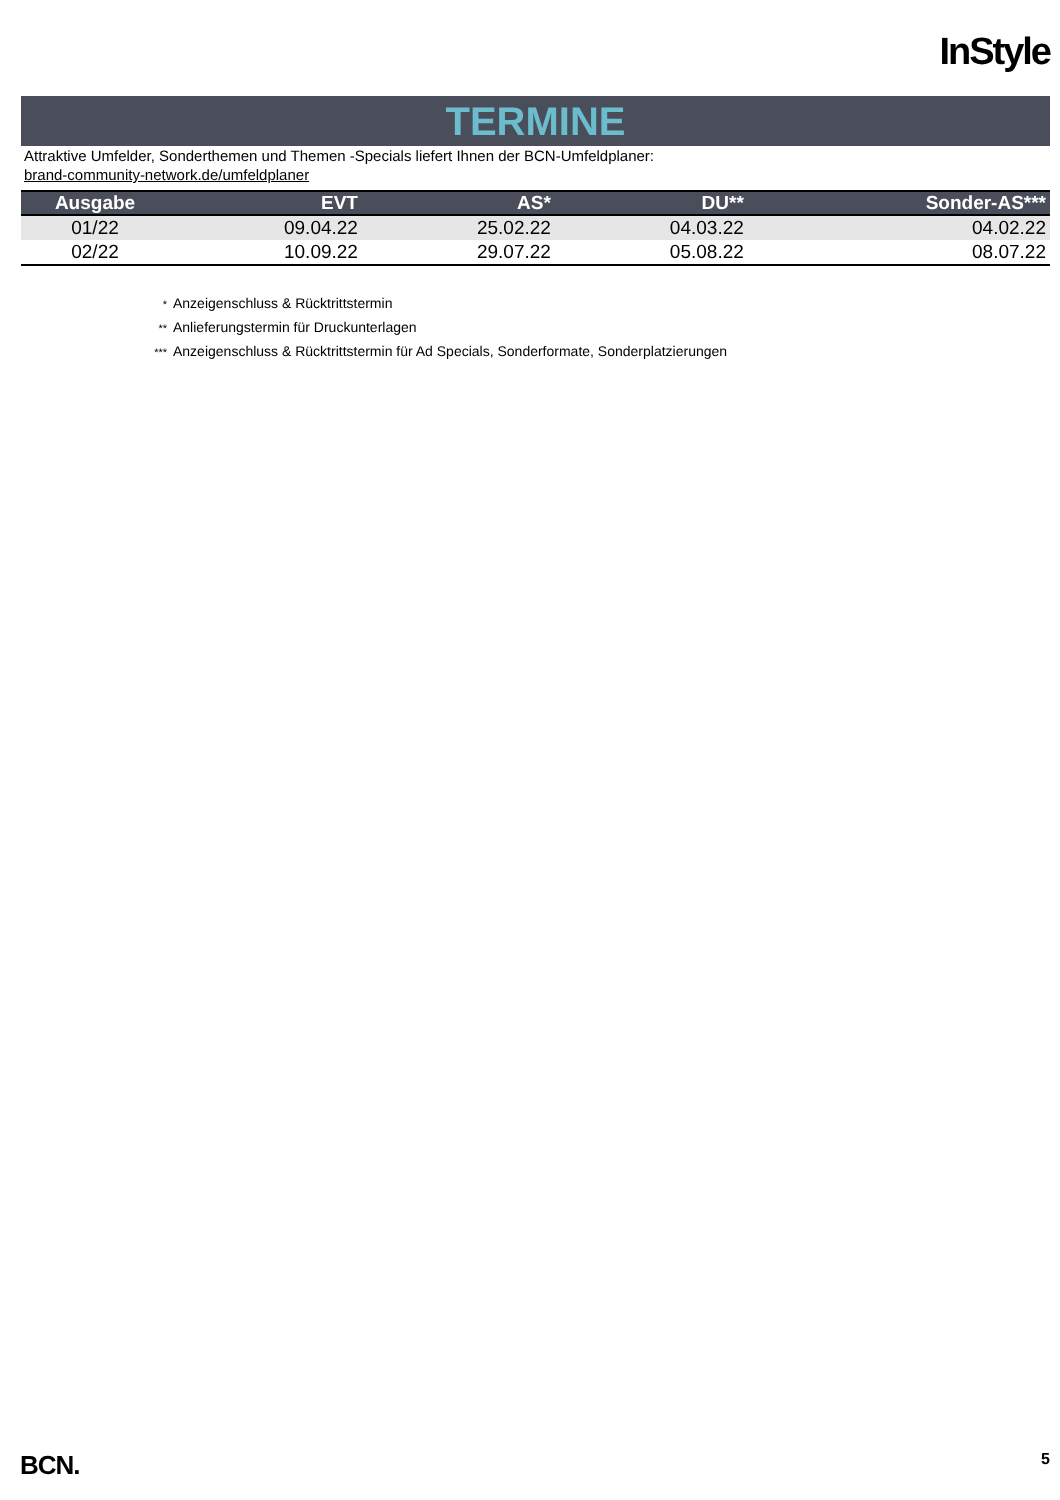InStyle
TERMINE
Attraktive Umfelder, Sonderthemen und Themen -Specials liefert Ihnen der BCN-Umfeldplaner:
brand-community-network.de/umfeldplaner
| Ausgabe | EVT | AS* | DU** | Sonder-AS*** |
| --- | --- | --- | --- | --- |
| 01/22 | 09.04.22 | 25.02.22 | 04.03.22 | 04.02.22 |
| 02/22 | 10.09.22 | 29.07.22 | 05.08.22 | 08.07.22 |
* Anzeigenschluss & Rücktrittstermin
** Anlieferungstermin für Druckunterlagen
*** Anzeigenschluss & Rücktrittstermin für Ad Specials, Sonderformate, Sonderplatzierungen
BCN. 5